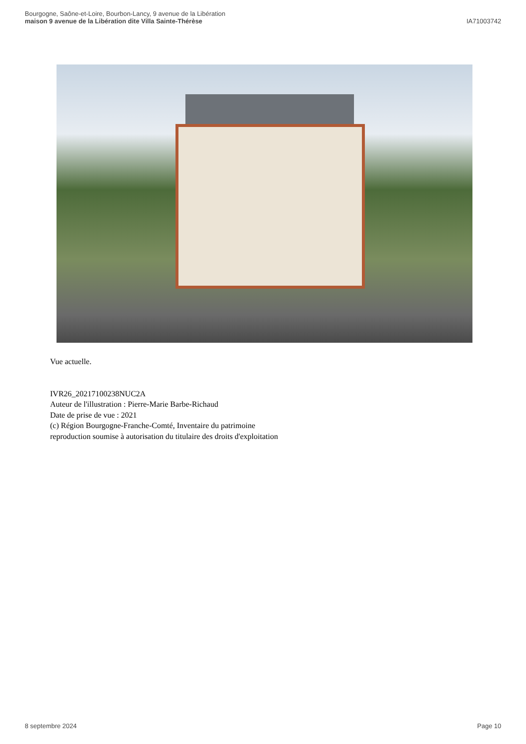Bourgogne, Saône-et-Loire, Bourbon-Lancy, 9 avenue de la Libération
maison 9 avenue de la Libération dite Villa Sainte-Thérèse
IA71003742
Vue actuelle.
IVR26_20217100238NUC2A
Auteur de l'illustration : Pierre-Marie Barbe-Richaud
Date de prise de vue : 2021
(c) Région Bourgogne-Franche-Comté, Inventaire du patrimoine
reproduction soumise à autorisation du titulaire des droits d'exploitation
8 septembre 2024 Page 10